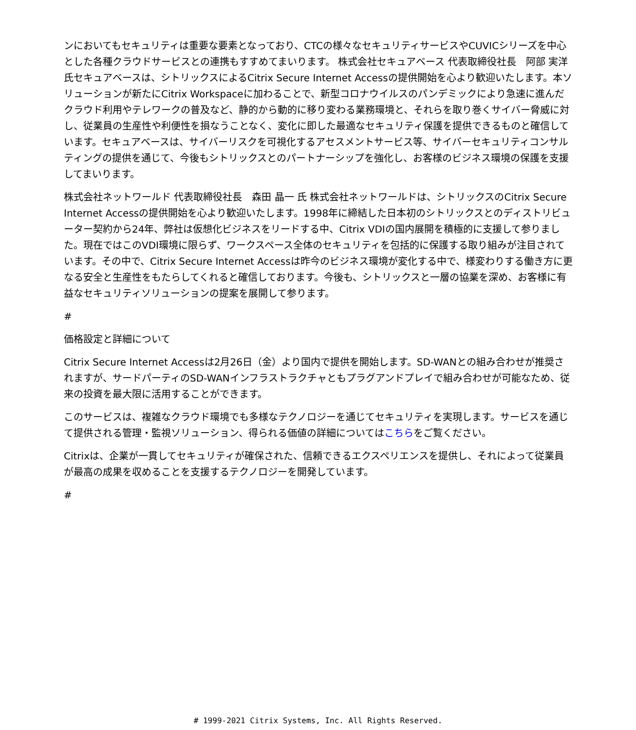ンにおいてもセキュリティは重要な要素となっており、CTCの様々なセキュリティサービスやCUVICシリーズを中心とした各種クラウドサービスとの連携もすすめてまいります。 株式会社セキュアベース 代表取締役社長　阿部 実洋 氏セキュアベースは、シトリックスによるCitrix Secure Internet Accessの提供開始を心より歓迎いたします。本ソリューションが新たにCitrix Workspaceに加わることで、新型コロナウイルスのパンデミックにより急速に進んだクラウド利用やテレワークの普及など、静的から動的に移り変わる業務環境と、それらを取り巻くサイバー脅威に対し、従業員の生産性や利便性を損なうことなく、変化に即した最適なセキュリティ保護を提供できるものと確信しています。セキュアベースは、サイバーリスクを可視化するアセスメントサービス等、サイバーセキュリティコンサルティングの提供を通じて、今後もシトリックスとのパートナーシップを強化し、お客様のビジネス環境の保護を支援してまいります。
株式会社ネットワールド 代表取締役社長　森田 晶一 氏 株式会社ネットワールドは、シトリックスのCitrix Secure Internet Accessの提供開始を心より歓迎いたします。1998年に締結した日本初のシトリックスとのディストリビューター契約から24年、弊社は仮想化ビジネスをリードする中、Citrix VDIの国内展開を積極的に支援して参りました。現在ではこのVDI環境に限らず、ワークスペース全体のセキュリティを包括的に保護する取り組みが注目されています。その中で、Citrix Secure Internet Accessは昨今のビジネス環境が変化する中で、様変わりする働き方に更なる安全と生産性をもたらしてくれると確信しております。今後も、シトリックスと一層の協業を深め、お客様に有益なセキュリティソリューションの提案を展開して参ります。
#
価格設定と詳細について
Citrix Secure Internet Accessは2月26日（金）より国内で提供を開始します。SD-WANとの組み合わせが推奨されますが、サードパーティのSD-WANインフラストラクチャともプラグアンドプレイで組み合わせが可能なため、従来の投資を最大限に活用することができます。
このサービスは、複雑なクラウド環境でも多様なテクノロジーを通じてセキュリティを実現します。サービスを通じて提供される管理・監視ソリューション、得られる価値の詳細についてはこちらをご覧ください。
Citrixは、企業が一貫してセキュリティが確保された、信頼できるエクスペリエンスを提供し、それによって従業員が最高の成果を収めることを支援するテクノロジーを開発しています。
#
# 1999-2021 Citrix Systems, Inc. All Rights Reserved.